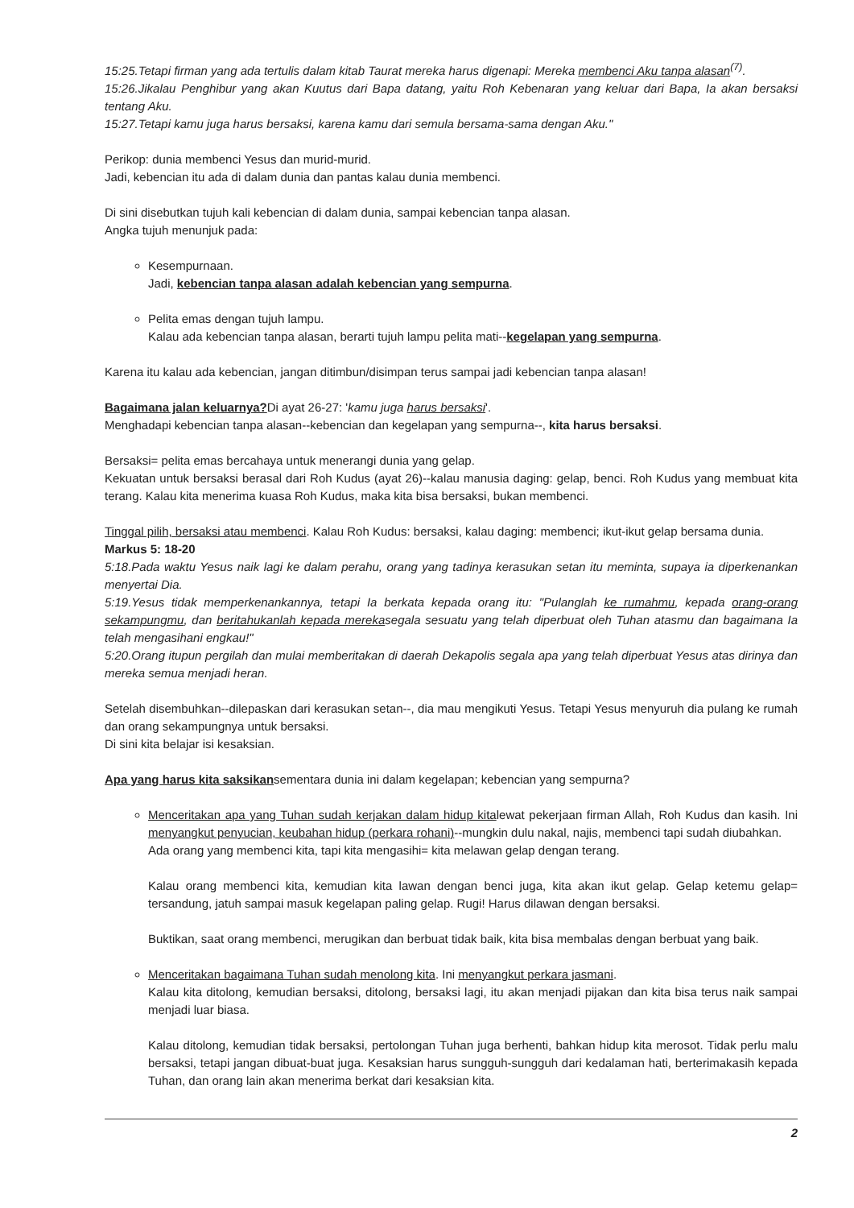15:25.Tetapi firman yang ada tertulis dalam kitab Taurat mereka harus digenapi: Mereka membenci Aku tanpa alasan<sup>(7)</sup>.
15:26.Jikalau Penghibur yang akan Kuutus dari Bapa datang, yaitu Roh Kebenaran yang keluar dari Bapa, Ia akan bersaksi tentang Aku.
15:27.Tetapi kamu juga harus bersaksi, karena kamu dari semula bersama-sama dengan Aku."
Perikop: dunia membenci Yesus dan murid-murid.
Jadi, kebencian itu ada di dalam dunia dan pantas kalau dunia membenci.
Di sini disebutkan tujuh kali kebencian di dalam dunia, sampai kebencian tanpa alasan.
Angka tujuh menunjuk pada:
Kesempurnaan.
Jadi, kebencian tanpa alasan adalah kebencian yang sempurna.
Pelita emas dengan tujuh lampu.
Kalau ada kebencian tanpa alasan, berarti tujuh lampu pelita mati--kegelapan yang sempurna.
Karena itu kalau ada kebencian, jangan ditimbun/disimpan terus sampai jadi kebencian tanpa alasan!
Bagaimana jalan keluarnya?Di ayat 26-27: 'kamu juga harus bersaksi'.
Menghadapi kebencian tanpa alasan--kebencian dan kegelapan yang sempurna--, kita harus bersaksi.
Bersaksi= pelita emas bercahaya untuk menerangi dunia yang gelap.
Kekuatan untuk bersaksi berasal dari Roh Kudus (ayat 26)--kalau manusia daging: gelap, benci. Roh Kudus yang membuat kita terang. Kalau kita menerima kuasa Roh Kudus, maka kita bisa bersaksi, bukan membenci.
Tinggal pilih, bersaksi atau membenci. Kalau Roh Kudus: bersaksi, kalau daging: membenci; ikut-ikut gelap bersama dunia.
Markus 5: 18-20
5:18.Pada waktu Yesus naik lagi ke dalam perahu, orang yang tadinya kerasukan setan itu meminta, supaya ia diperkenankan menyertai Dia.
5:19.Yesus tidak memperkenankannya, tetapi Ia berkata kepada orang itu: "Pulanglah ke rumahmu, kepada orang-orang sekampungmu, dan beritahukanlah kepada merekasegala sesuatu yang telah diperbuat oleh Tuhan atasmu dan bagaimana Ia telah mengasihani engkau!"
5:20.Orang itupun pergilah dan mulai memberitakan di daerah Dekapolis segala apa yang telah diperbuat Yesus atas dirinya dan mereka semua menjadi heran.
Setelah disembuhkan--dilepaskan dari kerasukan setan--, dia mau mengikuti Yesus. Tetapi Yesus menyuruh dia pulang ke rumah dan orang sekampungnya untuk bersaksi.
Di sini kita belajar isi kesaksian.
Apa yang harus kita saksikansementara dunia ini dalam kegelapan; kebencian yang sempurna?
Menceritakan apa yang Tuhan sudah kerjakan dalam hidup kitalewat pekerjaan firman Allah, Roh Kudus dan kasih. Ini menyangkut penyucian, keubahan hidup (perkara rohani)--mungkin dulu nakal, najis, membenci tapi sudah diubahkan.
Ada orang yang membenci kita, tapi kita mengasihi= kita melawan gelap dengan terang.
Kalau orang membenci kita, kemudian kita lawan dengan benci juga, kita akan ikut gelap. Gelap ketemu gelap= tersandung, jatuh sampai masuk kegelapan paling gelap. Rugi! Harus dilawan dengan bersaksi.
Buktikan, saat orang membenci, merugikan dan berbuat tidak baik, kita bisa membalas dengan berbuat yang baik.
Menceritakan bagaimana Tuhan sudah menolong kita. Ini menyangkut perkara jasmani.
Kalau kita ditolong, kemudian bersaksi, ditolong, bersaksi lagi, itu akan menjadi pijakan dan kita bisa terus naik sampai menjadi luar biasa.
Kalau ditolong, kemudian tidak bersaksi, pertolongan Tuhan juga berhenti, bahkan hidup kita merosot. Tidak perlu malu bersaksi, tetapi jangan dibuat-buat juga. Kesaksian harus sungguh-sungguh dari kedalaman hati, berterimakasih kepada Tuhan, dan orang lain akan menerima berkat dari kesaksian kita.
2